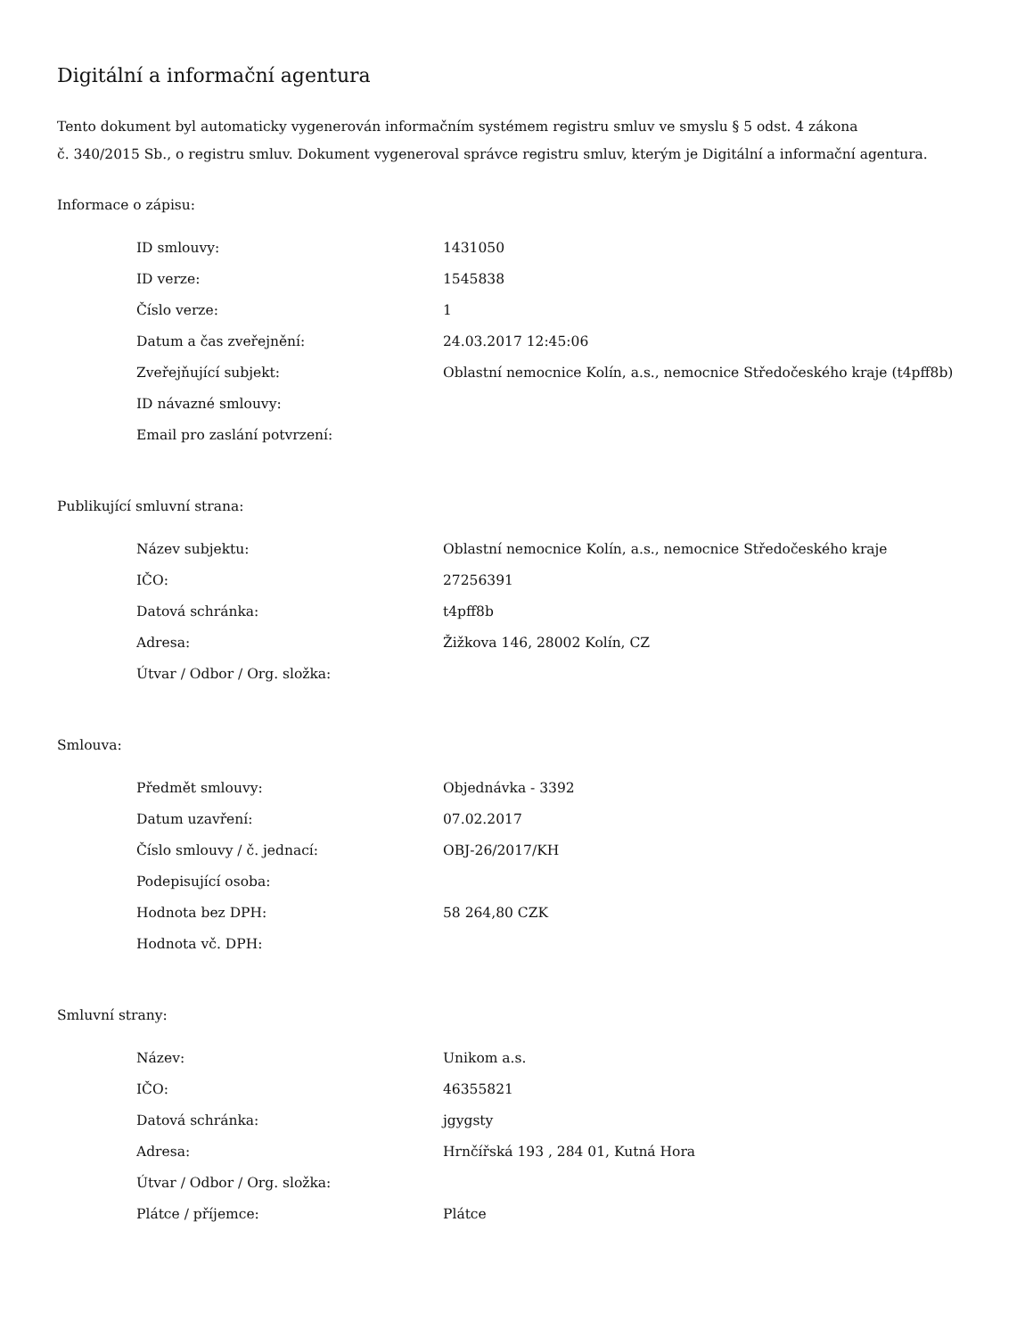Digitální a informační agentura
Tento dokument byl automaticky vygenerován informačním systémem registru smluv ve smyslu § 5 odst. 4 zákona
č. 340/2015 Sb., o registru smluv. Dokument vygeneroval správce registru smluv, kterým je Digitální a informační agentura.
Informace o zápisu:
| ID smlouvy: | 1431050 |
| ID verze: | 1545838 |
| Číslo verze: | 1 |
| Datum a čas zveřejnění: | 24.03.2017 12:45:06 |
| Zveřejňující subjekt: | Oblastní nemocnice Kolín, a.s., nemocnice Středočeského kraje (t4pff8b) |
| ID návazné smlouvy: | |
| Email pro zaslání potvrzení: | |
Publikující smluvní strana:
| Název subjektu: | Oblastní nemocnice Kolín, a.s., nemocnice Středočeského kraje |
| IČO: | 27256391 |
| Datová schránka: | t4pff8b |
| Adresa: | Žižkova 146, 28002 Kolín, CZ |
| Útvar / Odbor / Org. složka: | |
Smlouva:
| Předmět smlouvy: | Objednávka - 3392 |
| Datum uzavření: | 07.02.2017 |
| Číslo smlouvy / č. jednací: | OBJ-26/2017/KH |
| Podepisující osoba: | |
| Hodnota bez DPH: | 58 264,80 CZK |
| Hodnota vč. DPH: | |
Smluvní strany:
| Název: | Unikom a.s. |
| IČO: | 46355821 |
| Datová schránka: | jgygsty |
| Adresa: | Hrnčířská 193 , 284 01, Kutná Hora |
| Útvar / Odbor / Org. složka: | |
| Plátce / příjemce: | Plátce |